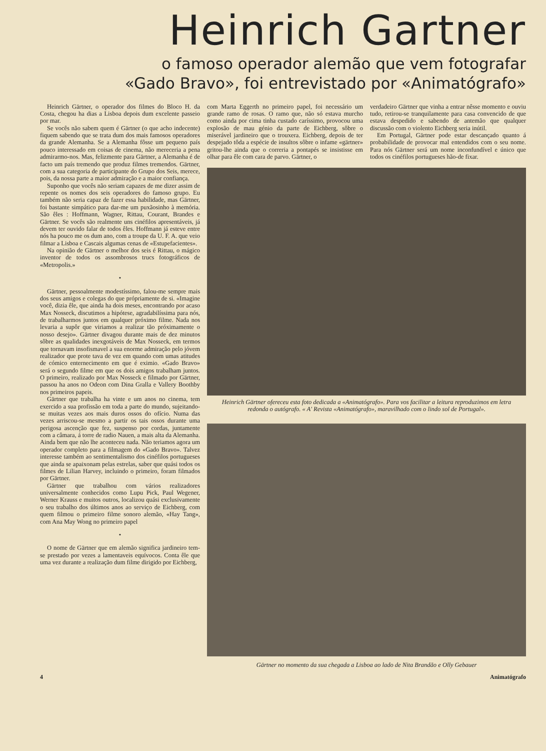Heinrich Gartner
o famoso operador alemão que vem fotografar
«Gado Bravo», foi entrevistado por «Animatógrafo»
Heinrich Gärtner, o operador dos filmes do Bloco H. da Costa, chegou ha dias a Lisboa depois dum excelente passeio por mar.
Se vocês não sabem quem é Gärtner (o que acho indecente) fiquem sabendo que se trata dum dos mais famosos operadores da grande Alemanha. Se a Alemanha fôsse um pequeno país pouco interessado em coisas de cinema, não mereceria a pena admirarmo-nos. Mas, felizmente para Gärtner, a Alemanha é de facto um país tremendo que produz filmes tremendos. Gärtner, com a sua categoria de participante do Grupo dos Seis, merece, pois, da nossa parte a maior admiração e a maior confiança.
Suponho que vocês não seriam capazes de me dizer assim de repente os nomes dos seis operadores do famoso grupo. Eu também não seria capaz de fazer essa habilidade, mas Gärtner, foi bastante simpático para dar-me um puxãosinho à memória. São êles : Hoffmann, Wagner, Rittau, Courant, Brandes e Gärtner. Se vocês são realmente uns cinéfilos apresentáveis, já devem ter ouvido falar de todos êles. Hoffmann já esteve entre nós ha pouco me os dum ano, com a troupe da U. F. A. que veio filmar a Lisboa e Cascais algumas cenas de «Estupefacientes».
Na opinião de Gärtner o melhor dos seis é Rittau, o mágico inventor de todos os assombrosos trucs fotográficos de «Metropolis.»
•
Gärtner, pessoalmente modestíssimo, falou-me sempre mais dos seus amigos e colegas do que própriamente de si. «Imagine você, dizia êle, que ainda ha dois meses, encontrando por acaso Max Nosseck, discutimos a hipótese, agradabilíssima para nós, de trabalharmos juntos em qualquer próximo filme. Nada nos levaria a supôr que viriamos a realizar tão próximamente o nosso desejo». Gärtner divagou durante mais de dez minutos sôbre as qualidades inexgotáveis de Max Nosseck, em termos que tornavam insofismavel a sua enorme admiração pelo jóvem realizador que prote tava de vez em quando com umas atitudes de cómico enternecimento em que é eximio. «Gado Bravo» será o segundo filme em que os dois amigos trabalham juntos. O primeiro, realizado por Max Nosseck e filmado por Gärtner, passou ha anos no Odeon com Dina Gralla e Vallery Boothby nos primeiros papeis.
Gärtner que trabalha ha vinte e um anos no cinema, tem exercido a sua profissão em toda a parte do mundo, sujeitando-se muitas vezes aos mais duros ossos do ofício. Numa das vezes arriscou-se mesmo a partir os tais ossos durante uma perigosa ascenção que fez, suspenso por cordas, juntamente com a câmara, á torre de radio Nauen, a mais alta da Alemanha. Ainda bem que não lhe aconteceu nada. Não teriamos agora um operador completo para a filmagem do «Gado Bravo». Talvez interesse também ao sentimentalismo dos cinéfilos portugueses que ainda se apaixonam pelas estrelas, saber que quási todos os filmes de Lilian Harvey, incluindo o primeiro, foram filmados por Gärtner.
Gärtner que trabalhou com vários realizadores universalmente conhecidos como Lupu Pick, Paul Wegener, Werner Krauss e muitos outros, localizou quási exclusivamente o seu trabalho dos últimos anos ao serviço de Eichberg, com quem filmou o primeiro filme sonoro alemão, «Hay Tang», com Ana May Wong no primeiro papel
•
O nome de Gärtner que em alemão significa jardineiro tem-se prestado por vezes a lamentaveis equívocos. Conta êle que uma vez durante a realização dum filme dirigido por Eichberg,
com Marta Eggerth no primeiro papel, foi necessário um grande ramo de rosas. O ramo que, não só estava murcho como ainda por cima tinha custado caríssimo, provocou uma explosão de mau génio da parte de Eichberg, sôbre o miserável jardineiro que o trouxera. Eichberg, depois de ter despejado tôda a espécie de insultos sôbre o infame «gärtner» gritou-lhe ainda que o correria a pontapés se insistisse em olhar para êle com cara de parvo. Gärtner, o
verdadeiro Gärtner que vinha a entrar nêsse momento e ouviu tudo, retirou-se tranquilamente para casa convencido de que estava despedido e sabendo de antemão que qualquer discussão com o violento Eichberg seria inútil.
Em Portugal, Gärtner pode estar descançado quanto á probabilidade de provocar mal entendidos com o seu nome. Para nós Gärtner será um nome inconfundível e único que todos os cinéfilos portugueses hão-de fixar.
Heinrich Gärtner ofereceu esta foto dedicada a «Animatógrafo». Para vos facilitar a leitura reproduzimos em letra redonda o autógrafo. « A' Revista «Animatógrafo», maravilhado com o lindo sol de Portugal».
Gärtner no momento da sua chegada a Lisboa ao lado de Nita Brandão e Olly Gebauer
4 Animatógrafo